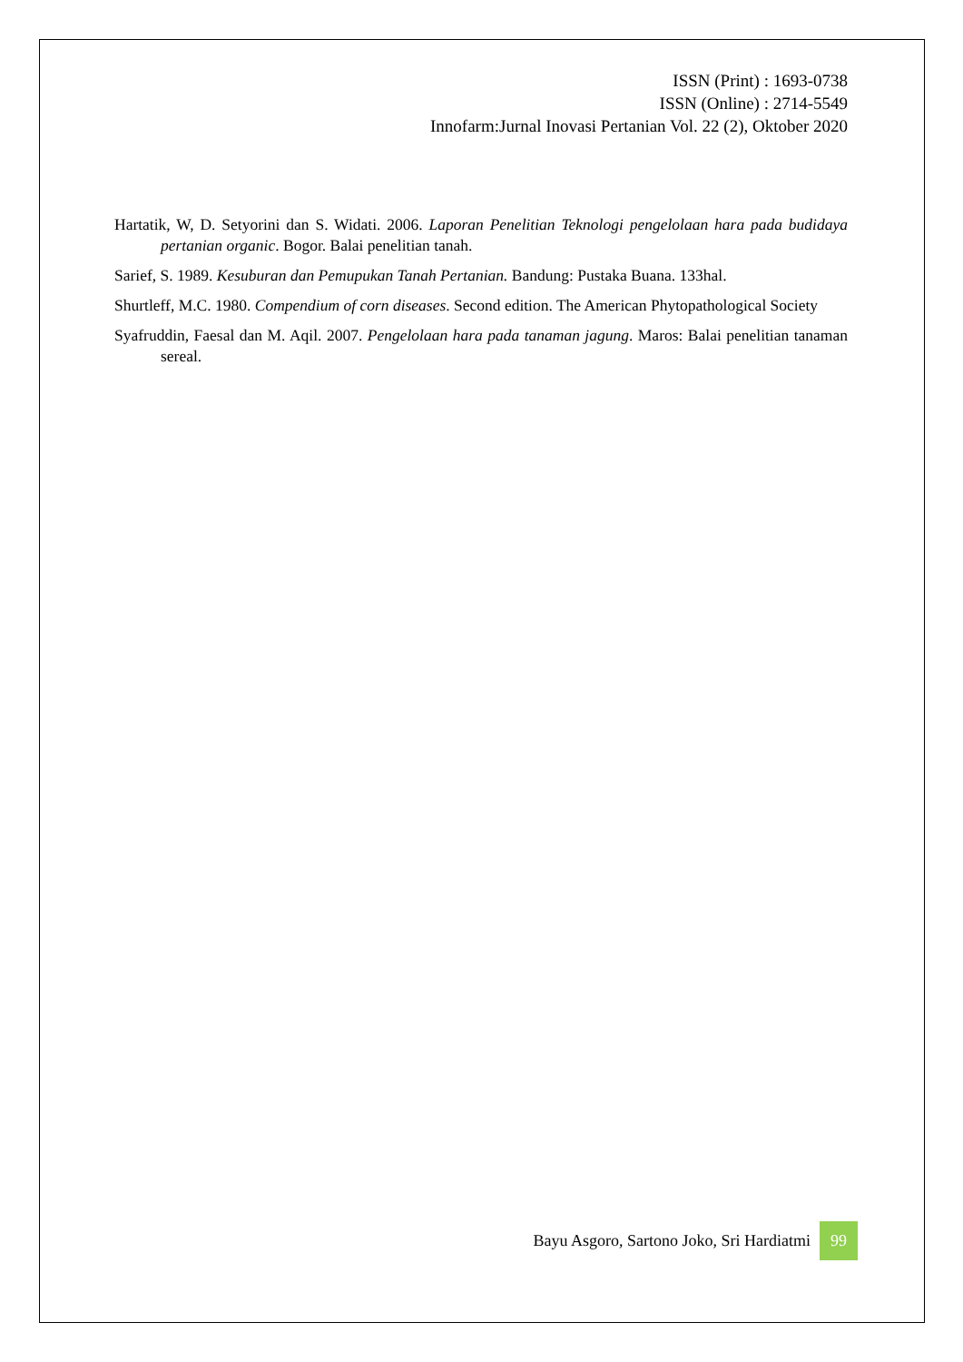ISSN (Print) : 1693-0738
ISSN (Online) : 2714-5549
Innofarm:Jurnal Inovasi Pertanian Vol. 22 (2), Oktober 2020
Hartatik, W, D. Setyorini dan S. Widati. 2006. Laporan Penelitian Teknologi pengelolaan hara pada budidaya pertanian organic. Bogor. Balai penelitian tanah.
Sarief, S. 1989. Kesuburan dan Pemupukan Tanah Pertanian. Bandung: Pustaka Buana. 133hal.
Shurtleff, M.C. 1980. Compendium of corn diseases. Second edition. The American Phytopathological Society
Syafruddin, Faesal dan M. Aqil. 2007. Pengelolaan hara pada tanaman jagung. Maros: Balai penelitian tanaman sereal.
Bayu Asgoro, Sartono Joko, Sri Hardiatmi
99